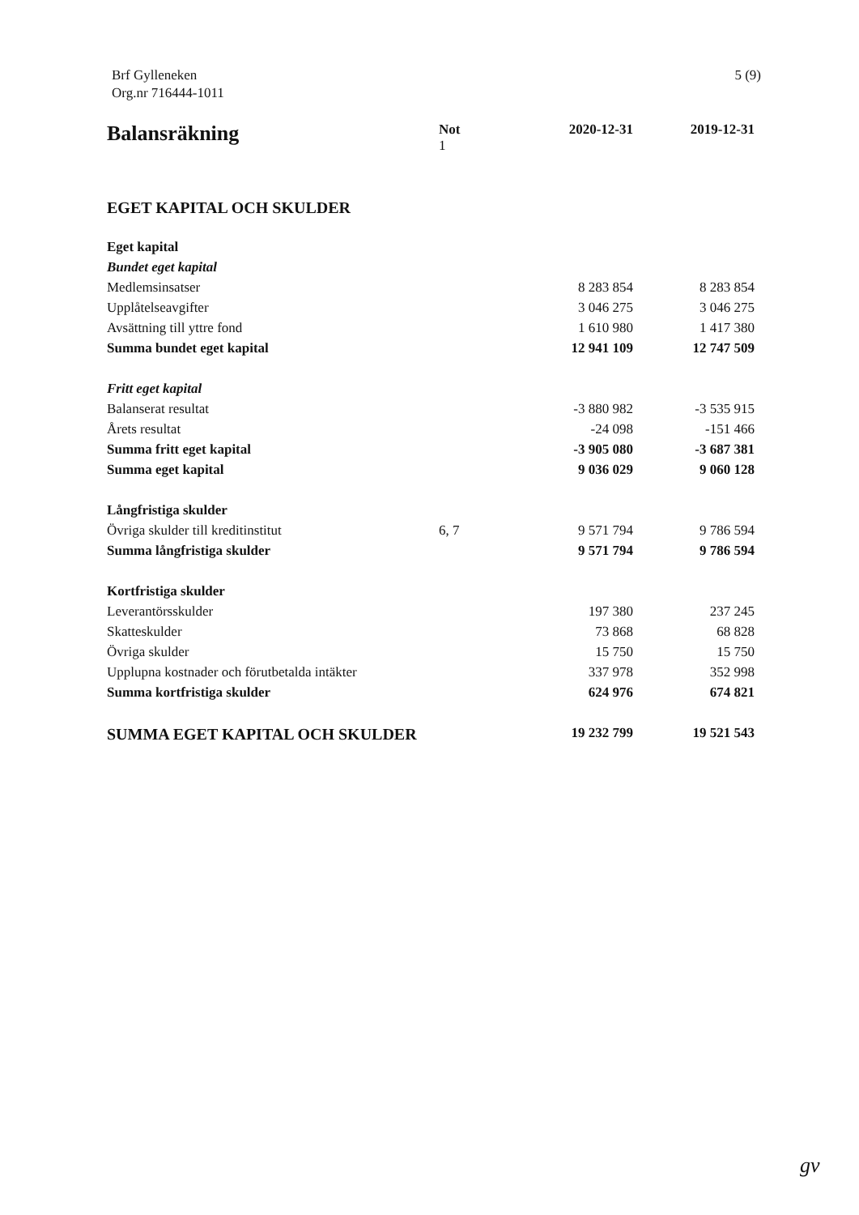Brf Gylleneken
Org.nr 716444-1011
5 (9)
| Balansräkning | Not 1 | 2020-12-31 | 2019-12-31 |
| --- | --- | --- | --- |
| EGET KAPITAL OCH SKULDER | | | |
| Eget kapital | | | |
| Bundet eget kapital | | | |
| Medlemsinsatser | | 8 283 854 | 8 283 854 |
| Upplåtelseavgifter | | 3 046 275 | 3 046 275 |
| Avsättning till yttre fond | | 1 610 980 | 1 417 380 |
| Summa bundet eget kapital | | 12 941 109 | 12 747 509 |
| Fritt eget kapital | | | |
| Balanserat resultat | | -3 880 982 | -3 535 915 |
| Årets resultat | | -24 098 | -151 466 |
| Summa fritt eget kapital | | -3 905 080 | -3 687 381 |
| Summa eget kapital | | 9 036 029 | 9 060 128 |
| Långfristiga skulder | | | |
| Övriga skulder till kreditinstitut | 6, 7 | 9 571 794 | 9 786 594 |
| Summa långfristiga skulder | | 9 571 794 | 9 786 594 |
| Kortfristiga skulder | | | |
| Leverantörsskulder | | 197 380 | 237 245 |
| Skatteskulder | | 73 868 | 68 828 |
| Övriga skulder | | 15 750 | 15 750 |
| Upplupna kostnader och förutbetalda intäkter | | 337 978 | 352 998 |
| Summa kortfristiga skulder | | 624 976 | 674 821 |
| SUMMA EGET KAPITAL OCH SKULDER | | 19 232 799 | 19 521 543 |
gv